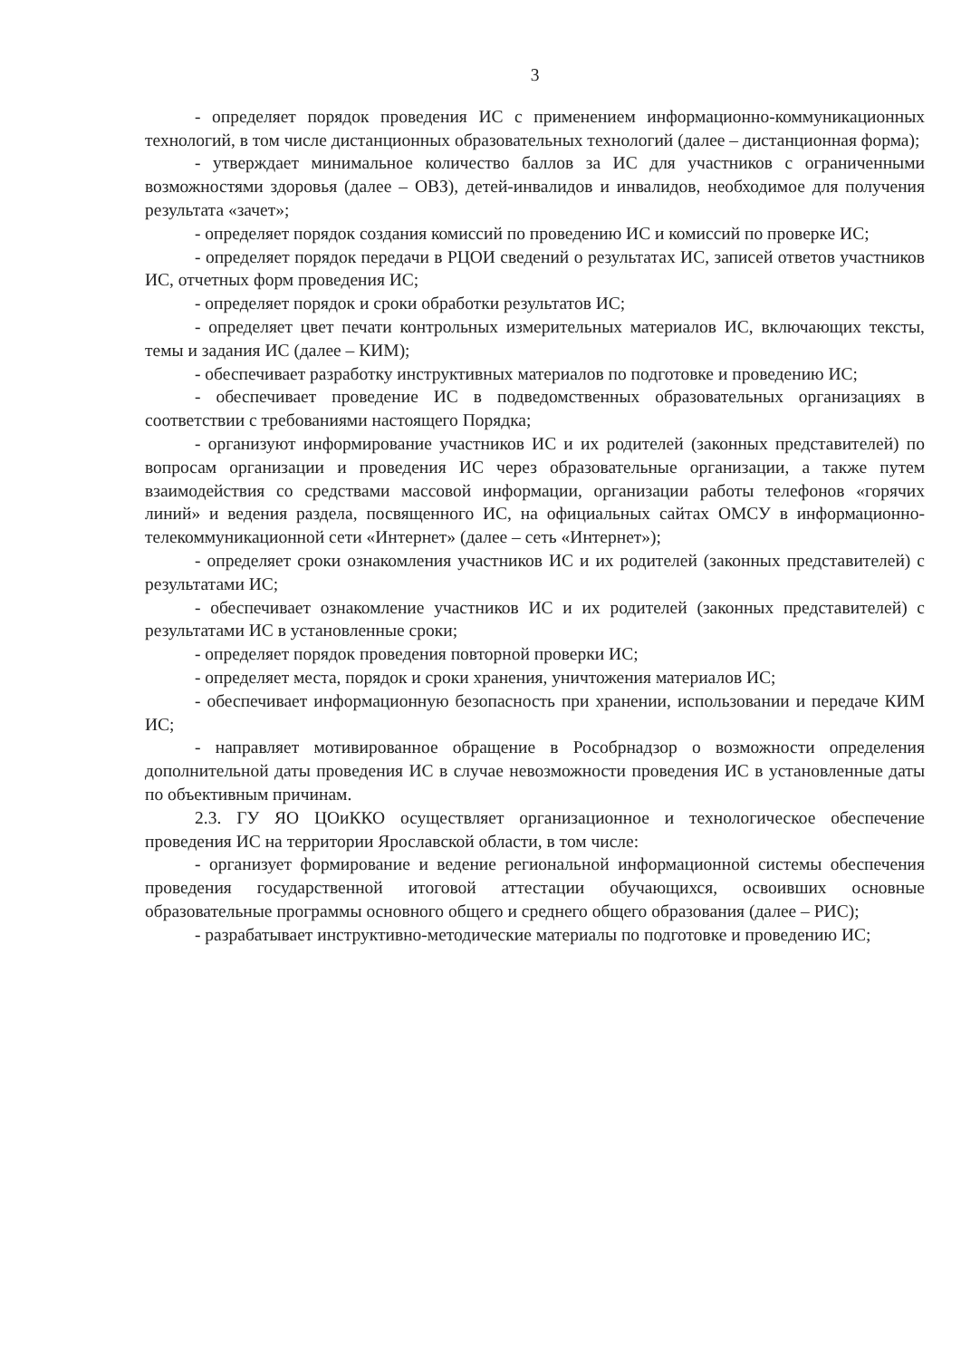3
- определяет порядок проведения ИС с применением информационно-коммуникационных технологий, в том числе дистанционных образовательных технологий (далее – дистанционная форма);
- утверждает минимальное количество баллов за ИС для участников с ограниченными возможностями здоровья (далее – ОВЗ), детей-инвалидов и инвалидов, необходимое для получения результата «зачет»;
- определяет порядок создания комиссий по проведению ИС и комиссий по проверке ИС;
- определяет порядок передачи в РЦОИ сведений о результатах ИС, записей ответов участников ИС, отчетных форм проведения ИС;
- определяет порядок и сроки обработки результатов ИС;
- определяет цвет печати контрольных измерительных материалов ИС, включающих тексты, темы и задания ИС (далее – КИМ);
- обеспечивает разработку инструктивных материалов по подготовке и проведению ИС;
- обеспечивает проведение ИС в подведомственных образовательных организациях в соответствии с требованиями настоящего Порядка;
- организуют информирование участников ИС и их родителей (законных представителей) по вопросам организации и проведения ИС через образовательные организации, а также путем взаимодействия со средствами массовой информации, организации работы телефонов «горячих линий» и ведения раздела, посвященного ИС, на официальных сайтах ОМСУ в информационно-телекоммуникационной сети «Интернет» (далее – сеть «Интернет»);
- определяет сроки ознакомления участников ИС и их родителей (законных представителей) с результатами ИС;
- обеспечивает ознакомление участников ИС и их родителей (законных представителей) с результатами ИС в установленные сроки;
- определяет порядок проведения повторной проверки ИС;
- определяет места, порядок и сроки хранения, уничтожения материалов ИС;
- обеспечивает информационную безопасность при хранении, использовании и передаче КИМ ИС;
- направляет мотивированное обращение в Рособрнадзор о возможности определения дополнительной даты проведения ИС в случае невозможности проведения ИС в установленные даты по объективным причинам.
2.3. ГУ ЯО ЦОиККО осуществляет организационное и технологическое обеспечение проведения ИС на территории Ярославской области, в том числе:
- организует формирование и ведение региональной информационной системы обеспечения проведения государственной итоговой аттестации обучающихся, освоивших основные образовательные программы основного общего и среднего общего образования (далее – РИС);
- разрабатывает инструктивно-методические материалы по подготовке и проведению ИС;